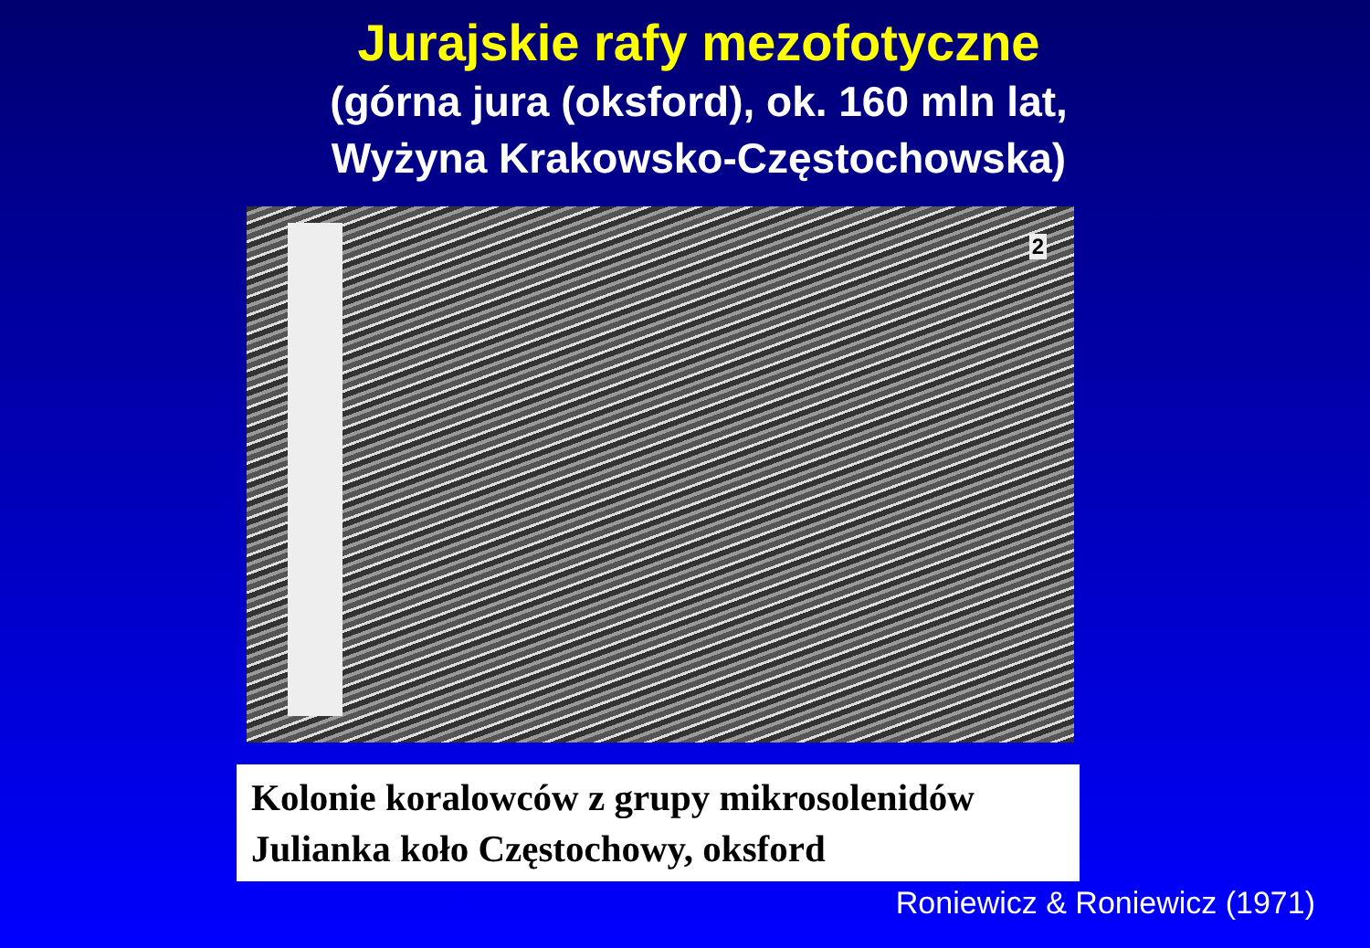Jurajskie rafy mezofotyczne
(górna jura (oksford), ok. 160 mln lat,
Wyżyna Krakowsko-Częstochowska)
2
Kolonie koralowców z grupy mikrosolenidów
Julianka koło Częstochowy, oksford
Roniewicz & Roniewicz (1971)